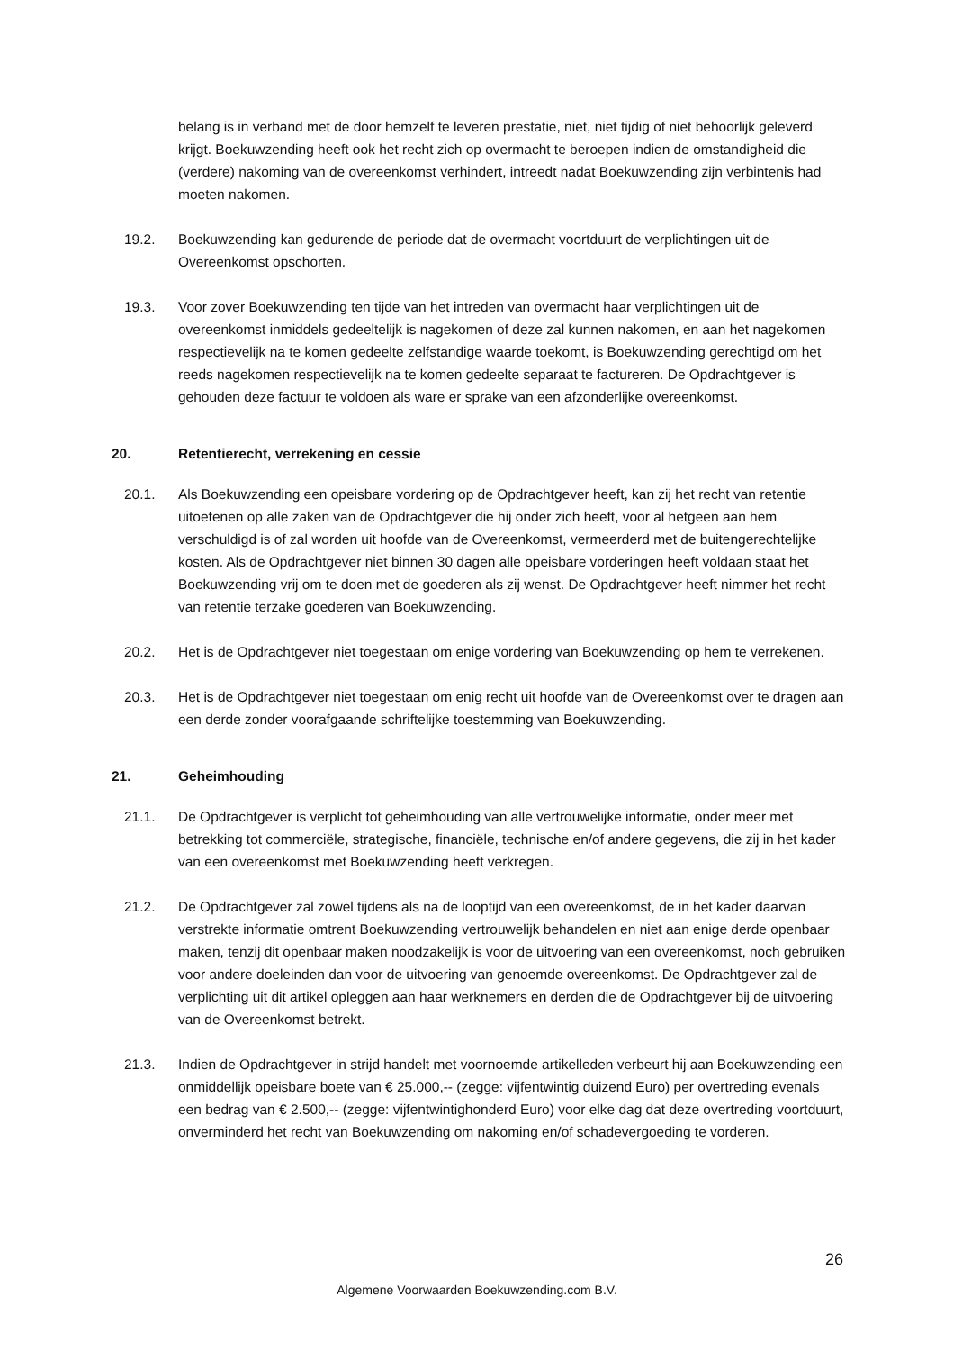belang is in verband met de door hemzelf te leveren prestatie, niet, niet tijdig of niet behoorlijk geleverd krijgt. Boekuwzending heeft ook het recht zich op overmacht te beroepen indien de omstandigheid die (verdere) nakoming van de overeenkomst verhindert, intreedt nadat Boekuwzending zijn verbintenis had moeten nakomen.
19.2. Boekuwzending kan gedurende de periode dat de overmacht voortduurt de verplichtingen uit de Overeenkomst opschorten.
19.3. Voor zover Boekuwzending ten tijde van het intreden van overmacht haar verplichtingen uit de overeenkomst inmiddels gedeeltelijk is nagekomen of deze zal kunnen nakomen, en aan het nagekomen respectievelijk na te komen gedeelte zelfstandige waarde toekomt, is Boekuwzending gerechtigd om het reeds nagekomen respectievelijk na te komen gedeelte separaat te factureren. De Opdrachtgever is gehouden deze factuur te voldoen als ware er sprake van een afzonderlijke overeenkomst.
20. Retentierecht, verrekening en cessie
20.1. Als Boekuwzending een opeisbare vordering op de Opdrachtgever heeft, kan zij het recht van retentie uitoefenen op alle zaken van de Opdrachtgever die hij onder zich heeft, voor al hetgeen aan hem verschuldigd is of zal worden uit hoofde van de Overeenkomst, vermeerderd met de buitengerechtelijke kosten. Als de Opdrachtgever niet binnen 30 dagen alle opeisbare vorderingen heeft voldaan staat het Boekuwzending vrij om te doen met de goederen als zij wenst. De Opdrachtgever heeft nimmer het recht van retentie terzake goederen van Boekuwzending.
20.2. Het is de Opdrachtgever niet toegestaan om enige vordering van Boekuwzending op hem te verrekenen.
20.3. Het is de Opdrachtgever niet toegestaan om enig recht uit hoofde van de Overeenkomst over te dragen aan een derde zonder voorafgaande schriftelijke toestemming van Boekuwzending.
21. Geheimhouding
21.1. De Opdrachtgever is verplicht tot geheimhouding van alle vertrouwelijke informatie, onder meer met betrekking tot commerciële, strategische, financiële, technische en/of andere gegevens, die zij in het kader van een overeenkomst met Boekuwzending heeft verkregen.
21.2. De Opdrachtgever zal zowel tijdens als na de looptijd van een overeenkomst, de in het kader daarvan verstrekte informatie omtrent Boekuwzending vertrouwelijk behandelen en niet aan enige derde openbaar maken, tenzij dit openbaar maken noodzakelijk is voor de uitvoering van een overeenkomst, noch gebruiken voor andere doeleinden dan voor de uitvoering van genoemde overeenkomst. De Opdrachtgever zal de verplichting uit dit artikel opleggen aan haar werknemers en derden die de Opdrachtgever bij de uitvoering van de Overeenkomst betrekt.
21.3. Indien de Opdrachtgever in strijd handelt met voornoemde artikelleden verbeurt hij aan Boekuwzending een onmiddellijk opeisbare boete van € 25.000,-- (zegge: vijfentwintig duizend Euro) per overtreding evenals een bedrag van € 2.500,-- (zegge: vijfentwintighonderd Euro) voor elke dag dat deze overtreding voortduurt, onverminderd het recht van Boekuwzending om nakoming en/of schadevergoeding te vorderen.
26
Algemene Voorwaarden Boekuwzending.com B.V.